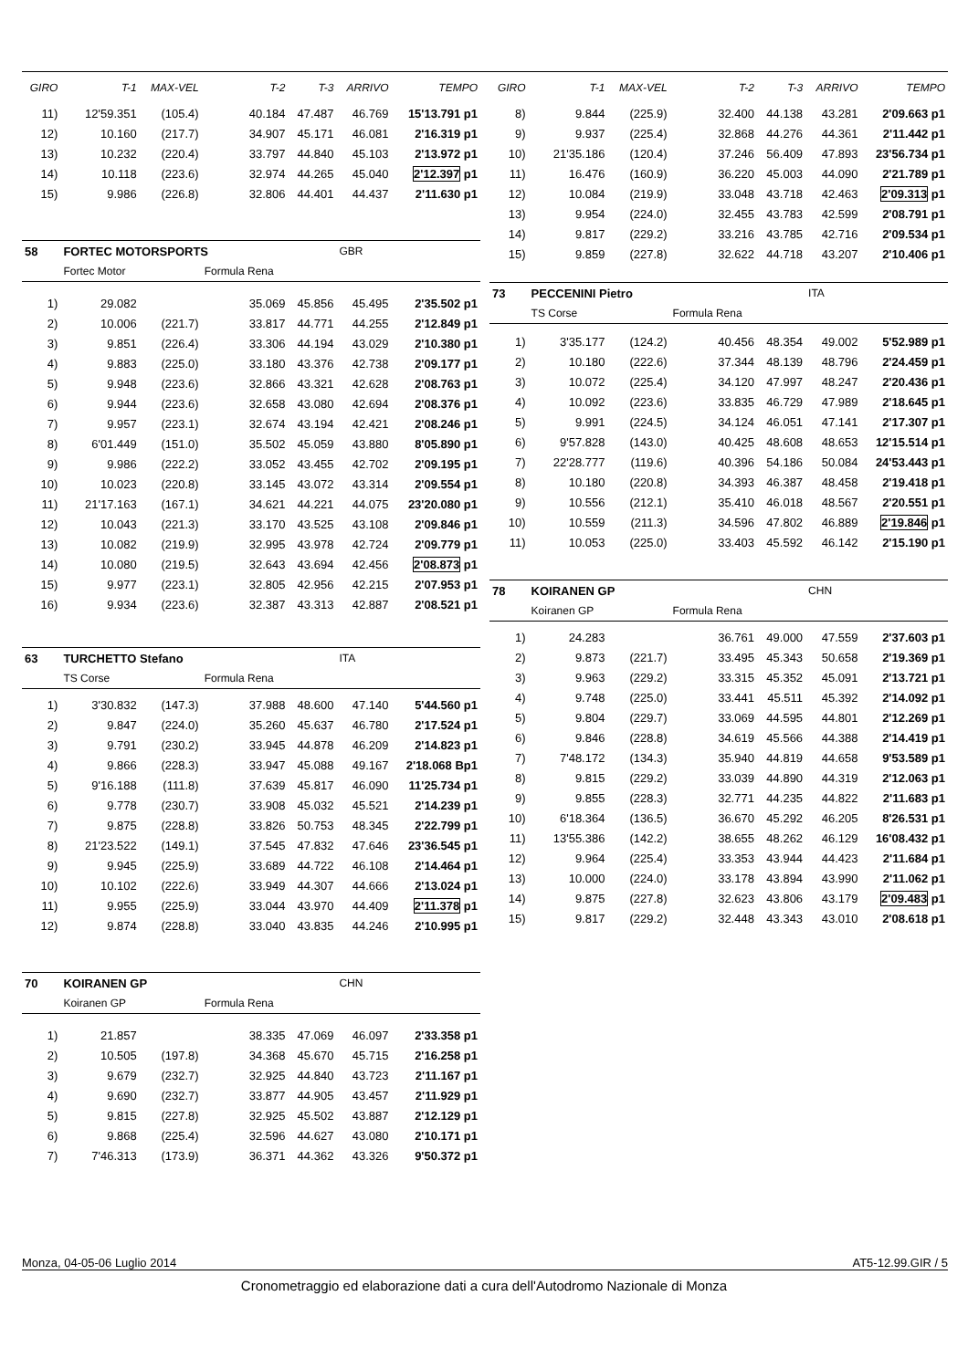| GIRO | T-1 | MAX-VEL | T-2 | T-3 | ARRIVO | TEMPO |
| --- | --- | --- | --- | --- | --- | --- |
| 11) | 12'59.351 | (105.4) | 40.184 | 47.487 | 46.769 | 15'13.791 p1 |
| 12) | 10.160 | (217.7) | 34.907 | 45.171 | 46.081 | 2'16.319 p1 |
| 13) | 10.232 | (220.4) | 33.797 | 44.840 | 45.103 | 2'13.972 p1 |
| 14) | 10.118 | (223.6) | 32.974 | 44.265 | 45.040 | 2'12.397 p1 |
| 15) | 9.986 | (226.8) | 32.806 | 44.401 | 44.437 | 2'11.630 p1 |
| 58 | FORTEC MOTORSPORTS | | | | GBR | |
| | Fortec Motor | | Formula Rena | | | |
| 1) | 29.082 | | 35.069 | 45.856 | 45.495 | 2'35.502 p1 |
| 2) | 10.006 | (221.7) | 33.817 | 44.771 | 44.255 | 2'12.849 p1 |
| 3) | 9.851 | (226.4) | 33.306 | 44.194 | 43.029 | 2'10.380 p1 |
| 4) | 9.883 | (225.0) | 33.180 | 43.376 | 42.738 | 2'09.177 p1 |
| 5) | 9.948 | (223.6) | 32.866 | 43.321 | 42.628 | 2'08.763 p1 |
| 6) | 9.944 | (223.6) | 32.658 | 43.080 | 42.694 | 2'08.376 p1 |
| 7) | 9.957 | (223.1) | 32.674 | 43.194 | 42.421 | 2'08.246 p1 |
| 8) | 6'01.449 | (151.0) | 35.502 | 45.059 | 43.880 | 8'05.890 p1 |
| 9) | 9.986 | (222.2) | 33.052 | 43.455 | 42.702 | 2'09.195 p1 |
| 10) | 10.023 | (220.8) | 33.145 | 43.072 | 43.314 | 2'09.554 p1 |
| 11) | 21'17.163 | (167.1) | 34.621 | 44.221 | 44.075 | 23'20.080 p1 |
| 12) | 10.043 | (221.3) | 33.170 | 43.525 | 43.108 | 2'09.846 p1 |
| 13) | 10.082 | (219.9) | 32.995 | 43.978 | 42.724 | 2'09.779 p1 |
| 14) | 10.080 | (219.5) | 32.643 | 43.694 | 42.456 | 2'08.873 p1 |
| 15) | 9.977 | (223.1) | 32.805 | 42.956 | 42.215 | 2'07.953 p1 |
| 16) | 9.934 | (223.6) | 32.387 | 43.313 | 42.887 | 2'08.521 p1 |
| 63 | TURCHETTO Stefano | | | | ITA | |
| | TS Corse | | Formula Rena | | | |
| 1) | 3'30.832 | (147.3) | 37.988 | 48.600 | 47.140 | 5'44.560 p1 |
| 2) | 9.847 | (224.0) | 35.260 | 45.637 | 46.780 | 2'17.524 p1 |
| 3) | 9.791 | (230.2) | 33.945 | 44.878 | 46.209 | 2'14.823 p1 |
| 4) | 9.866 | (228.3) | 33.947 | 45.088 | 49.167 | 2'18.068 Bp1 |
| 5) | 9'16.188 | (111.8) | 37.639 | 45.817 | 46.090 | 11'25.734 p1 |
| 6) | 9.778 | (230.7) | 33.908 | 45.032 | 45.521 | 2'14.239 p1 |
| 7) | 9.875 | (228.8) | 33.826 | 50.753 | 48.345 | 2'22.799 p1 |
| 8) | 21'23.522 | (149.1) | 37.545 | 47.832 | 47.646 | 23'36.545 p1 |
| 9) | 9.945 | (225.9) | 33.689 | 44.722 | 46.108 | 2'14.464 p1 |
| 10) | 10.102 | (222.6) | 33.949 | 44.307 | 44.666 | 2'13.024 p1 |
| 11) | 9.955 | (225.9) | 33.044 | 43.970 | 44.409 | 2'11.378 p1 |
| 12) | 9.874 | (228.8) | 33.040 | 43.835 | 44.246 | 2'10.995 p1 |
| 70 | KOIRANEN GP | | | | CHN | |
| | Koiranen GP | | Formula Rena | | | |
| 1) | 21.857 | | 38.335 | 47.069 | 46.097 | 2'33.358 p1 |
| 2) | 10.505 | (197.8) | 34.368 | 45.670 | 45.715 | 2'16.258 p1 |
| 3) | 9.679 | (232.7) | 32.925 | 44.840 | 43.723 | 2'11.167 p1 |
| 4) | 9.690 | (232.7) | 33.877 | 44.905 | 43.457 | 2'11.929 p1 |
| 5) | 9.815 | (227.8) | 32.925 | 45.502 | 43.887 | 2'12.129 p1 |
| 6) | 9.868 | (225.4) | 32.596 | 44.627 | 43.080 | 2'10.171 p1 |
| 7) | 7'46.313 | (173.9) | 36.371 | 44.362 | 43.326 | 9'50.372 p1 |
| GIRO | T-1 | MAX-VEL | T-2 | T-3 | ARRIVO | TEMPO |
| --- | --- | --- | --- | --- | --- | --- |
| 8) | 9.844 | (225.9) | 32.400 | 44.138 | 43.281 | 2'09.663 p1 |
| 9) | 9.937 | (225.4) | 32.868 | 44.276 | 44.361 | 2'11.442 p1 |
| 10) | 21'35.186 | (120.4) | 37.246 | 56.409 | 47.893 | 23'56.734 p1 |
| 11) | 16.476 | (160.9) | 36.220 | 45.003 | 44.090 | 2'21.789 p1 |
| 12) | 10.084 | (219.9) | 33.048 | 43.718 | 42.463 | 2'09.313 p1 |
| 13) | 9.954 | (224.0) | 32.455 | 43.783 | 42.599 | 2'08.791 p1 |
| 14) | 9.817 | (229.2) | 33.216 | 43.785 | 42.716 | 2'09.534 p1 |
| 15) | 9.859 | (227.8) | 32.622 | 44.718 | 43.207 | 2'10.406 p1 |
| 73 | PECCENINI Pietro | | | | ITA | |
| | TS Corse | | Formula Rena | | | |
| 1) | 3'35.177 | (124.2) | 40.456 | 48.354 | 49.002 | 5'52.989 p1 |
| 2) | 10.180 | (222.6) | 37.344 | 48.139 | 48.796 | 2'24.459 p1 |
| 3) | 10.072 | (225.4) | 34.120 | 47.997 | 48.247 | 2'20.436 p1 |
| 4) | 10.092 | (223.6) | 33.835 | 46.729 | 47.989 | 2'18.645 p1 |
| 5) | 9.991 | (224.5) | 34.124 | 46.051 | 47.141 | 2'17.307 p1 |
| 6) | 9'57.828 | (143.0) | 40.425 | 48.608 | 48.653 | 12'15.514 p1 |
| 7) | 22'28.777 | (119.6) | 40.396 | 54.186 | 50.084 | 24'53.443 p1 |
| 8) | 10.180 | (220.8) | 34.393 | 46.387 | 48.458 | 2'19.418 p1 |
| 9) | 10.556 | (212.1) | 35.410 | 46.018 | 48.567 | 2'20.551 p1 |
| 10) | 10.559 | (211.3) | 34.596 | 47.802 | 46.889 | 2'19.846 p1 |
| 11) | 10.053 | (225.0) | 33.403 | 45.592 | 46.142 | 2'15.190 p1 |
| 78 | KOIRANEN GP | | | | CHN | |
| | Koiranen GP | | Formula Rena | | | |
| 1) | 24.283 | | 36.761 | 49.000 | 47.559 | 2'37.603 p1 |
| 2) | 9.873 | (221.7) | 33.495 | 45.343 | 50.658 | 2'19.369 p1 |
| 3) | 9.963 | (229.2) | 33.315 | 45.352 | 45.091 | 2'13.721 p1 |
| 4) | 9.748 | (225.0) | 33.441 | 45.511 | 45.392 | 2'14.092 p1 |
| 5) | 9.804 | (229.7) | 33.069 | 44.595 | 44.801 | 2'12.269 p1 |
| 6) | 9.846 | (228.8) | 34.619 | 45.566 | 44.388 | 2'14.419 p1 |
| 7) | 7'48.172 | (134.3) | 35.940 | 44.819 | 44.658 | 9'53.589 p1 |
| 8) | 9.815 | (229.2) | 33.039 | 44.890 | 44.319 | 2'12.063 p1 |
| 9) | 9.855 | (228.3) | 32.771 | 44.235 | 44.822 | 2'11.683 p1 |
| 10) | 6'18.364 | (136.5) | 36.670 | 45.292 | 46.205 | 8'26.531 p1 |
| 11) | 13'55.386 | (142.2) | 38.655 | 48.262 | 46.129 | 16'08.432 p1 |
| 12) | 9.964 | (225.4) | 33.353 | 43.944 | 44.423 | 2'11.684 p1 |
| 13) | 10.000 | (224.0) | 33.178 | 43.894 | 43.990 | 2'11.062 p1 |
| 14) | 9.875 | (227.8) | 32.623 | 43.806 | 43.179 | 2'09.483 p1 |
| 15) | 9.817 | (229.2) | 32.448 | 43.343 | 43.010 | 2'08.618 p1 |
Monza, 04-05-06 Luglio 2014 AT5-12.99.GIR / 5
Cronometraggio ed elaborazione dati a cura dell'Autodromo Nazionale di Monza